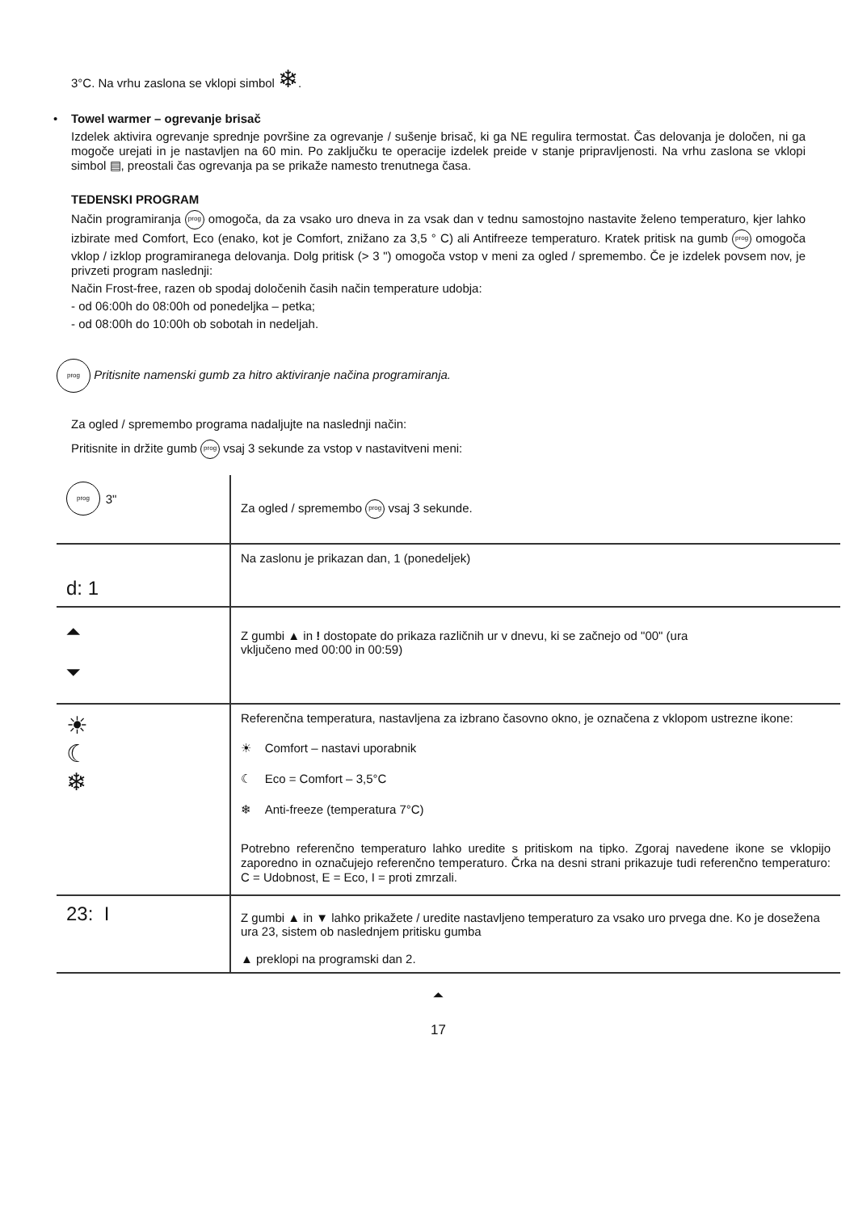3°C. Na vrhu zaslona se vklopi simbol ❄.
• Towel warmer – ogrevanje brisač
Izdelek aktivira ogrevanje sprednje površine za ogrevanje / sušenje brisač, ki ga NE regulira termostat. Čas delovanja je določen, ni ga mogoče urejati in je nastavljen na 60 min. Po zaključku te operacije izdelek preide v stanje pripravljenosti. Na vrhu zaslona se vklopi simbol ▤, preostali čas ogrevanja pa se prikaže namesto trenutnega časa.
TEDENSKI PROGRAM
Način programiranja prog omogoča, da za vsako uro dneva in za vsak dan v tednu samostojno nastavite želeno temperaturo, kjer lahko izbirate med Comfort, Eco (enako, kot je Comfort, znižano za 3,5 ° C) ali Antifreeze temperaturo. Kratek pritisk na gumb prog omogoča vklop / izklop programiranega delovanja. Dolg pritisk (> 3 ") omogoča vstop v meni za ogled / spremembo. Če je izdelek povsem nov, je privzeti program naslednji:
Način Frost-free, razen ob spodaj določenih časih način temperature udobja:
- od 06:00h do 08:00h od ponedeljka – petka;
- od 08:00h do 10:00h ob sobotah in nedeljah.
prog Pritisnite namenski gumb za hitro aktiviranje načina programiranja.
Za ogled / spremembo programa nadaljujte na naslednji način:
Pritisnite in držite gumb prog vsaj 3 sekunde za vstop v nastavitveni meni:
| prog 3" | Za ogled / spremembo prog vsaj 3 sekunde. |
| d: 1 | Na zaslonu je prikazan dan, 1 (ponedeljek) |
| ⏶ ⏷ | Z gumbi ▲ in ! dostopate do prikaza različnih ur v dnevu, ki se začnejo od "00" (ura vključeno med 00:00 in 00:59) |
| ☀ ☾ ❄ | Referenčna temperatura, nastavljena za izbrano časovno okno, je označena z vklopom ustrezne ikone: ☀ Comfort – nastavi uporabnik ☾ Eco = Comfort – 3,5°C ❄ Anti-freeze (temperatura 7°C) Potrebno referenčno temperaturo lahko uredite s pritiskom na tipko. Zgoraj navedene ikone se vklopijo zaporedno in označujejo referenčno temperaturo. Črka na desni strani prikazuje tudi referenčno temperaturo: C = Udobnost, E = Eco, I = proti zmrzali. |
| 23: I | Z gumbi ▲ in ▼ lahko prikažete / uredite nastavljeno temperaturo za vsako uro prvega dne. Ko je dosežena ura 23, sistem ob naslednjem pritisku gumba ▲ preklopi na programski dan 2. |
⏶
17